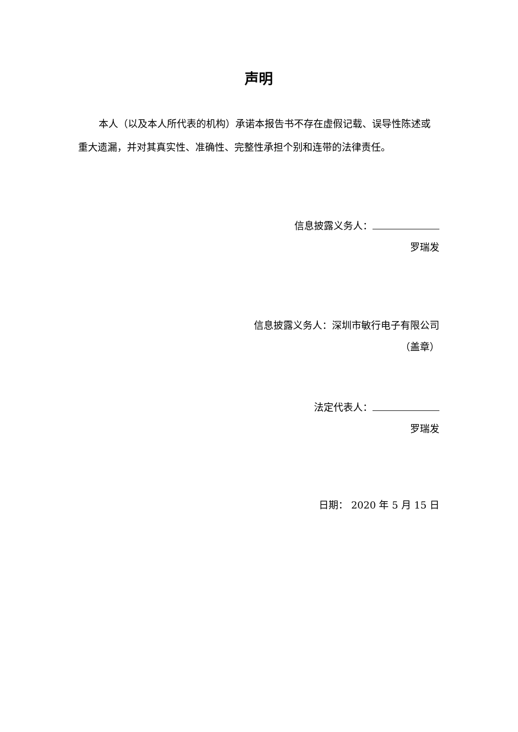声明
本人（以及本人所代表的机构）承诺本报告书不存在虚假记载、误导性陈述或重大遗漏，并对其真实性、准确性、完整性承担个别和连带的法律责任。
信息披露义务人：
罗瑞发
信息披露义务人：深圳市敏行电子有限公司
（盖章）
法定代表人：
罗瑞发
日期： 2020 年 5 月 15 日